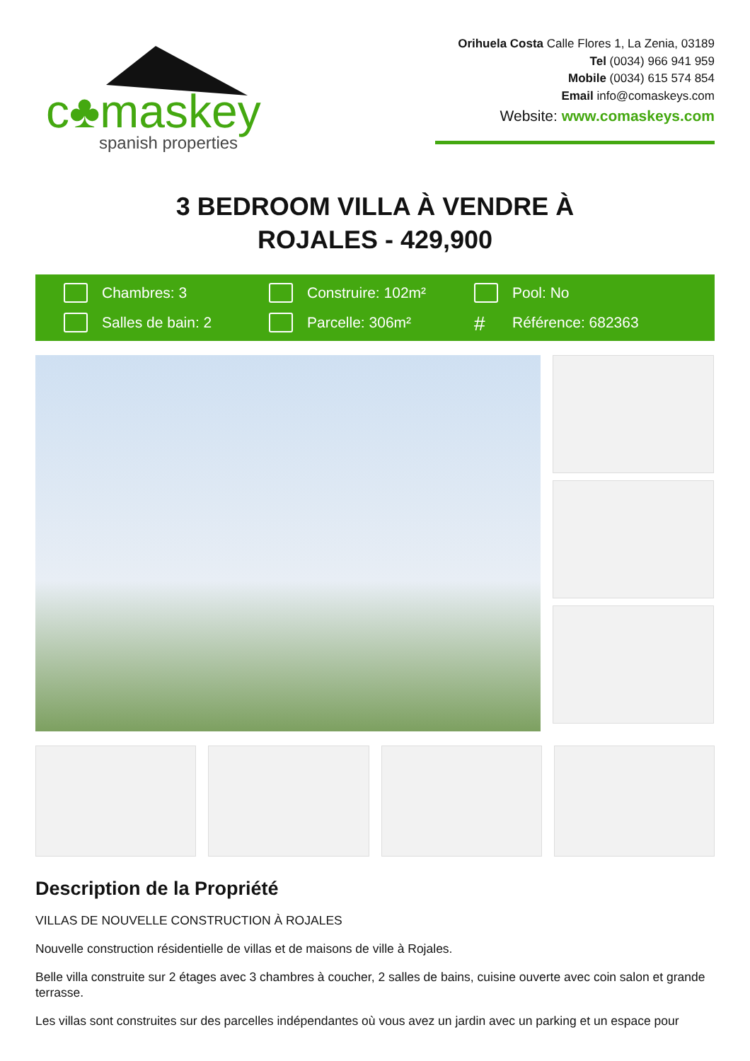c♣maskey
spanish properties
Orihuela Costa Calle Flores 1, La Zenia, 03189
Tel (0034) 966 941 959
Mobile (0034) 615 574 854
Email info@comaskeys.com
Website: www.comaskeys.com
3 BEDROOM VILLA À VENDRE À
ROJALES - 429,900
Chambres: 3
Construire: 102m²
Pool: No
Salles de bain: 2
Parcelle: 306m²
# Référence: 682363
Description de la Propriété
VILLAS DE NOUVELLE CONSTRUCTION À ROJALES
Nouvelle construction résidentielle de villas et de maisons de ville à Rojales.
Belle villa construite sur 2 étages avec 3 chambres à coucher, 2 salles de bains, cuisine ouverte avec coin salon et grande terrasse.
Les villas sont construites sur des parcelles indépendantes où vous avez un jardin avec un parking et un espace pour